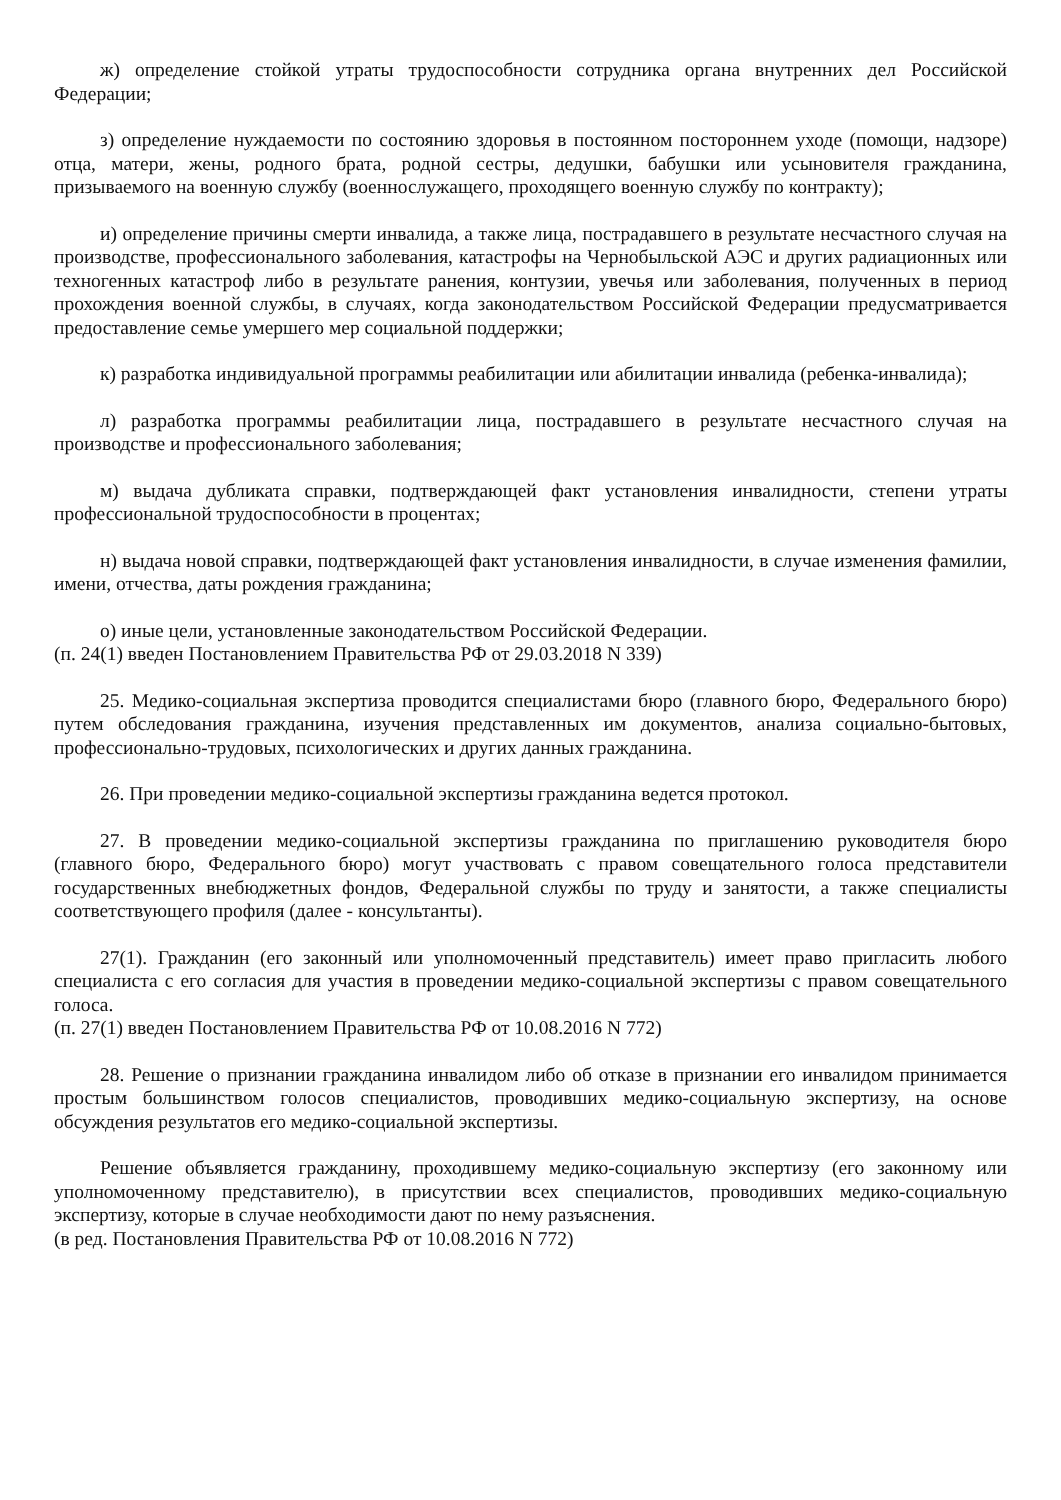ж) определение стойкой утраты трудоспособности сотрудника органа внутренних дел Российской Федерации;
з) определение нуждаемости по состоянию здоровья в постоянном постороннем уходе (помощи, надзоре) отца, матери, жены, родного брата, родной сестры, дедушки, бабушки или усыновителя гражданина, призываемого на военную службу (военнослужащего, проходящего военную службу по контракту);
и) определение причины смерти инвалида, а также лица, пострадавшего в результате несчастного случая на производстве, профессионального заболевания, катастрофы на Чернобыльской АЭС и других радиационных или техногенных катастроф либо в результате ранения, контузии, увечья или заболевания, полученных в период прохождения военной службы, в случаях, когда законодательством Российской Федерации предусматривается предоставление семье умершего мер социальной поддержки;
к) разработка индивидуальной программы реабилитации или абилитации инвалида (ребенка-инвалида);
л) разработка программы реабилитации лица, пострадавшего в результате несчастного случая на производстве и профессионального заболевания;
м) выдача дубликата справки, подтверждающей факт установления инвалидности, степени утраты профессиональной трудоспособности в процентах;
н) выдача новой справки, подтверждающей факт установления инвалидности, в случае изменения фамилии, имени, отчества, даты рождения гражданина;
о) иные цели, установленные законодательством Российской Федерации.
(п. 24(1) введен Постановлением Правительства РФ от 29.03.2018 N 339)
25. Медико-социальная экспертиза проводится специалистами бюро (главного бюро, Федерального бюро) путем обследования гражданина, изучения представленных им документов, анализа социально-бытовых, профессионально-трудовых, психологических и других данных гражданина.
26. При проведении медико-социальной экспертизы гражданина ведется протокол.
27. В проведении медико-социальной экспертизы гражданина по приглашению руководителя бюро (главного бюро, Федерального бюро) могут участвовать с правом совещательного голоса представители государственных внебюджетных фондов, Федеральной службы по труду и занятости, а также специалисты соответствующего профиля (далее - консультанты).
27(1). Гражданин (его законный или уполномоченный представитель) имеет право пригласить любого специалиста с его согласия для участия в проведении медико-социальной экспертизы с правом совещательного голоса.
(п. 27(1) введен Постановлением Правительства РФ от 10.08.2016 N 772)
28. Решение о признании гражданина инвалидом либо об отказе в признании его инвалидом принимается простым большинством голосов специалистов, проводивших медико-социальную экспертизу, на основе обсуждения результатов его медико-социальной экспертизы.
Решение объявляется гражданину, проходившему медико-социальную экспертизу (его законному или уполномоченному представителю), в присутствии всех специалистов, проводивших медико-социальную экспертизу, которые в случае необходимости дают по нему разъяснения.
(в ред. Постановления Правительства РФ от 10.08.2016 N 772)